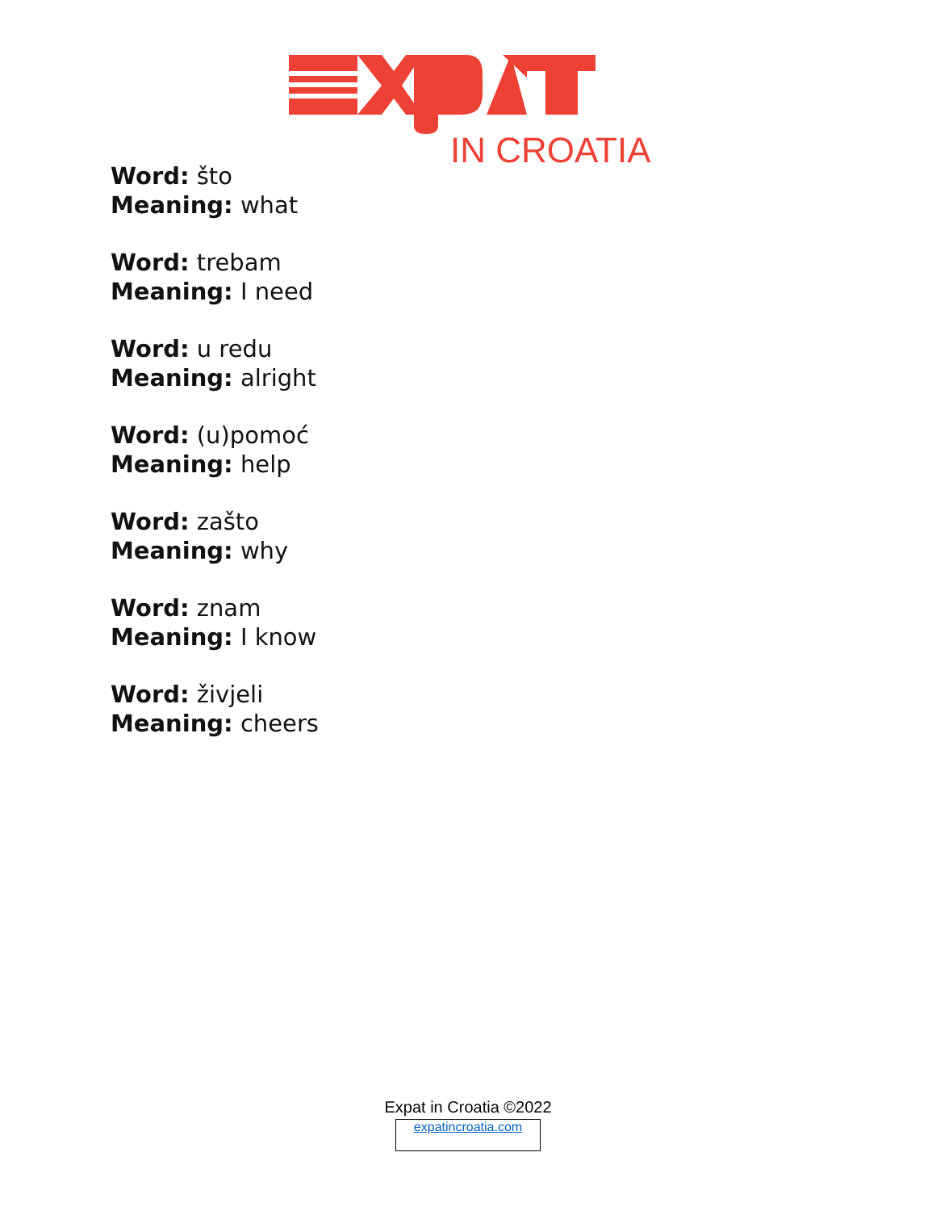IN CROATIA
Word: što
Meaning: what
Word: trebam
Meaning: I need
Word: u redu
Meaning: alright
Word: (u)pomoć
Meaning: help
Word: zašto
Meaning: why
Word: znam
Meaning: I know
Word: živjeli
Meaning: cheers
Expat in Croatia ©2022
expatincroatia.com